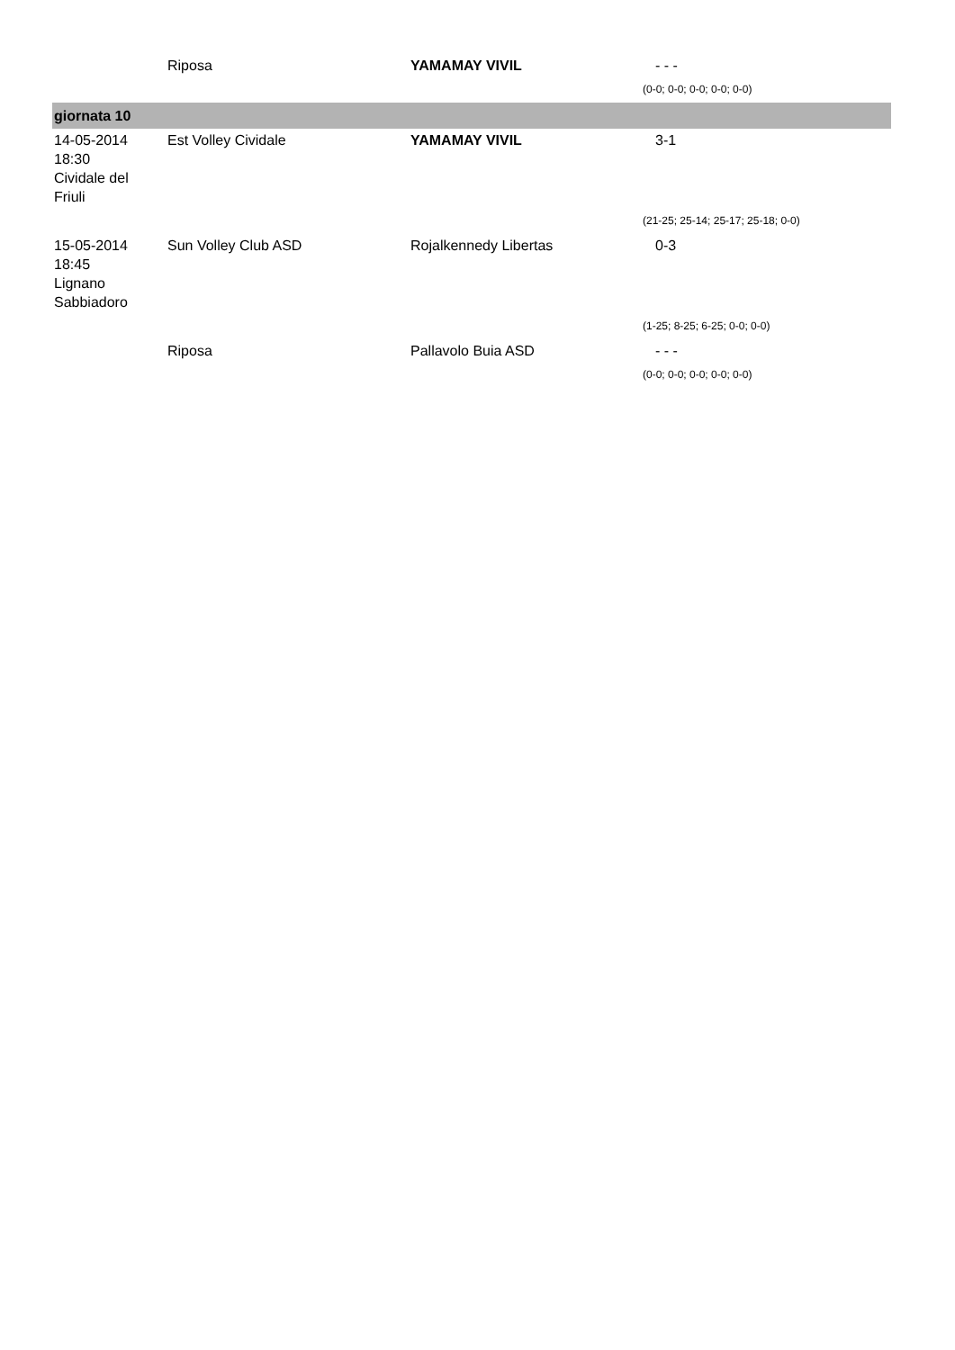| | Riposa | YAMAMAY VIVIL | - - - |
| | | | (0-0; 0-0; 0-0; 0-0; 0-0) |
| giornata 10 | | | |
| 14-05-2014 18:30 Cividale del Friuli | Est Volley Cividale | YAMAMAY VIVIL | 3-1 |
| | | | (21-25; 25-14; 25-17; 25-18; 0-0) |
| 15-05-2014 18:45 Lignano Sabbiadoro | Sun Volley Club ASD | Rojalkennedy Libertas | 0-3 |
| | | | (1-25; 8-25; 6-25; 0-0; 0-0) |
| | Riposa | Pallavolo Buia ASD | - - - |
| | | | (0-0; 0-0; 0-0; 0-0; 0-0) |